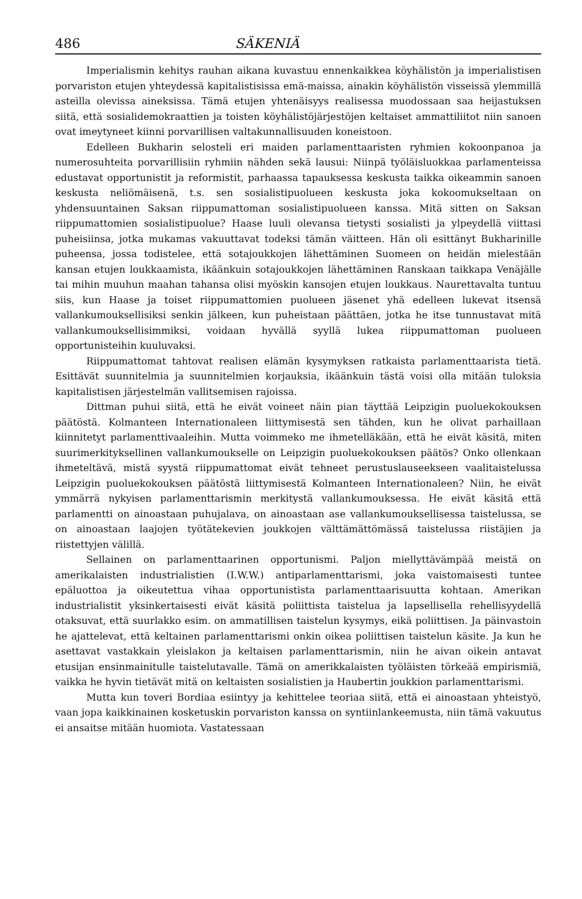486 SÄKENIÄ
Imperialismin kehitys rauhan aikana kuvastuu ennenkaikkea köyhälistön ja imperialistisen porvariston etujen yhteydessä kapitalistisissa emä-maissa, ainakin köyhälistön visseissä ylemmillä asteilla olevissa aineksissa. Tämä etujen yhtenäisyys realisessa muodossaan saa heijastuksen siitä, että sosialidemokraattien ja toisten köyhälistöjärjestöjen keltaiset ammattiliitot niin sanoen ovat imeytyneet kiinni porvarillisen valtakunnallisuuden koneistoon.
Edelleen Bukharin selosteli eri maiden parlamenttaaristen ryhmien kokoonpanoa ja numerosuhteita porvarillisiin ryhmiin nähden sekä lausui: Niinpä työläisluokkaa parlamenteissa edustavat opportunistit ja reformistit, parhaassa tapauksessa keskusta taikka oikeammin sanoen keskusta neliömäisenä, t.s. sen sosialistipuolueen keskusta joka kokoomukseltaan on yhdensuuntainen Saksan riippumattoman sosialistipuolueen kanssa. Mitä sitten on Saksan riippumattomien sosialistipuolue? Haase luuli olevansa tietysti sosialisti ja ylpeydellä viittasi puheisiinsa, jotka mukamas vakuuttavat todeksi tämän väitteen. Hän oli esittänyt Bukharinille puheensa, jossa todistelee, että sotajoukkojen lähettäminen Suomeen on heidän mielestään kansan etujen loukkaamista, ikäänkuin sotajoukkojen lähettäminen Ranskaan taikkapa Venäjälle tai mihin muuhun maahan tahansa olisi myöskin kansojen etujen loukkaus. Naurettavalta tuntuu siis, kun Haase ja toiset riippumattomien puolueen jäsenet yhä edelleen lukevat itsensä vallankumouksellisiksi senkin jälkeen, kun puheistaan päättäen, jotka he itse tunnustavat mitä vallankumouksellisimmiksi, voidaan hyvällä syyllä lukea riippumattoman puolueen opportunisteihin kuuluvaksi.
Riippumattomat tahtovat realisen elämän kysymyksen ratkaista parlamenttaarista tietä. Esittävät suunnitelmia ja suunnitelmien korjauksia, ikäänkuin tästä voisi olla mitään tuloksia kapitalistisen järjestelmän vallitsemisen rajoissa.
Dittman puhui siitä, että he eivät voineet näin pian täyttää Leipzigin puoluekokouksen päätöstä. Kolmanteen Internationaleen liittymisestä sen tähden, kun he olivat parhaillaan kiinnitetyt parlamenttivaaleihin. Mutta voimmeko me ihmetelläkään, että he eivät käsitä, miten suurimerkityksellinen vallankumoukselle on Leipzigin puoluekokouksen päätös? Onko ollenkaan ihmeteltävä, mistä syystä riippumattomat eivät tehneet perustuslauseekseen vaalitaistelussa Leipzigin puoluekokouksen päätöstä liittymisestä Kolmanteen Internationaleen? Niin, he eivät ymmärrä nykyisen parlamenttarismin merkitystä vallankumouksessa. He eivät käsitä että parlamentti on ainoastaan puhujalava, on ainoastaan ase vallankumouksellisessa taistelussa, se on ainoastaan laajojen työtätekevien joukkojen välttämättömässä taistelussa riistäjien ja riistettyjen välillä.
Sellainen on parlamenttaarinen opportunismi. Paljon miellyttävämpää meistä on amerikalaisten industrialistien (I.W.W.) antiparlamenttarismi, joka vaistomaisesti tuntee epäluottoa ja oikeutettua vihaa opportunistista parlamenttaarisuutta kohtaan. Amerikan industrialistit yksinkertaisesti eivät käsitä poliittista taistelua ja lapsellisella rehellisyydellä otaksuvat, että suurlakko esim. on ammatillisen taistelun kysymys, eikä poliittisen. Ja päinvastoin he ajattelevat, että keltainen parlamenttarismi onkin oikea poliittisen taistelun käsite. Ja kun he asettavat vastakkain yleislakon ja keltaisen parlamenttarismin, niin he aivan oikein antavat etusijan ensinmainitulle taistelutavalle. Tämä on amerikkalaisten työläisten törkeää empirismiä, vaikka he hyvin tietävät mitä on keltaisten sosialistien ja Haubertin joukkion parlamenttarismi.
Mutta kun toveri Bordiaa esiintyy ja kehittelee teoriaa siitä, että ei ainoastaan yhteistyö, vaan jopa kaikkinainen kosketuskin porvariston kanssa on syntiinlankeemusta, niin tämä vakuutus ei ansaitse mitään huomiota. Vastatessaan